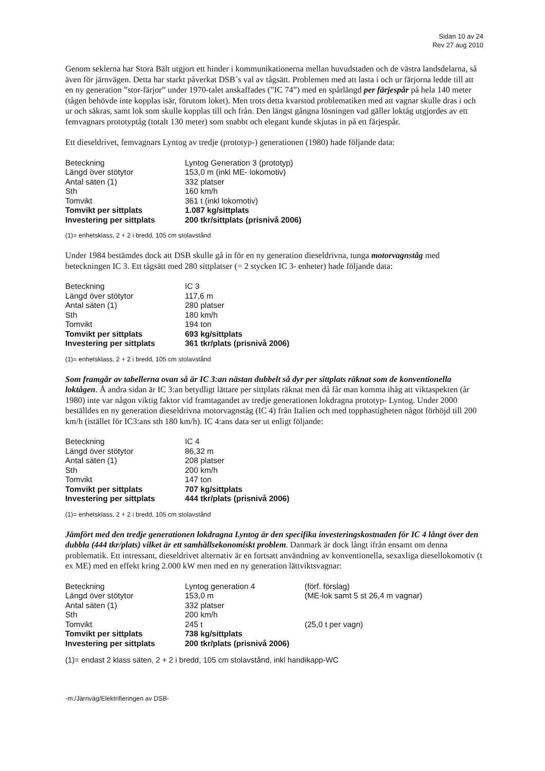Sidan 10 av 24
Rev 27 aug 2010
Genom seklerna har Stora Bält utgjort ett hinder i kommunikationerna mellan huvudstaden och de västra landsdelarna, så även för järnvägen. Detta har starkt påverkat DSB´s val av tågsätt. Problemen med att lasta i och ur färjorna ledde till att en ny generation ”stor-färjor” under 1970-talet anskaffades (”IC 74”) med en spårlängd per färjespår på hela 140 meter (tågen behövde inte kopplas isär, förutom loket). Men trots detta kvarstod problematiken med att vagnar skulle dras i och ur och säkras, samt lok som skulle kopplas till och från. Den längst gångna lösningen vad gäller loktåg utgjordes av ett femvagnars prototyptåg (totalt 130 meter) som snabbt och elegant kunde skjutas in på ett färjespår.
Ett dieseldrivet, femvagnars Lyntog av tredje (prototyp-) generationen (1980) hade följande data:
| Beteckning | Lyntog Generation 3 (prototyp) |
| Längd över stötytor | 153,0 m (inkl ME- lokomotiv) |
| Antal säten (1) | 332 platser |
| Sth | 160 km/h |
| Tomvikt | 361 t (inkl lokomotiv) |
| Tomvikt per sittplats | 1.087 kg/sittplats |
| Investering per sittplats | 200 tkr/sittplats (prisnivå 2006) |
(1)= enhetsklass, 2 + 2 i bredd, 105 cm stolavstånd
Under 1984 bestämdes dock att DSB skulle gå in för en ny generation dieseldrivna, tunga motorvagnståg med beteckningen IC 3. Ett tågsätt med 280 sittplatser (= 2 stycken IC 3- enheter) hade följande data:
| Beteckning | IC 3 |
| Längd över stötytor | 117,6 m |
| Antal säten (1) | 280 platser |
| Sth | 180 km/h |
| Tomvikt | 194 ton |
| Tomvikt per sittplats | 693 kg/sittplats |
| Investering per sittplats | 361 tkr/plats (prisnivå 2006) |
(1)= enhetsklass, 2 + 2 i bredd, 105 cm stolavstånd
Som framgår av tabellerna ovan så är IC 3:an nästan dubbelt så dyr per sittplats räknat som de konventionella loktågen. Å andra sidan är IC 3:an betydligt lättare per sittplats räknat men då får man komma ihåg att viktaspekten (år 1980) inte var någon viktig faktor vid framtagandet av tredje generationen lokdragna prototyp- Lyntog. Under 2000 beställdes en ny generation dieseldrivna motorvagnståg (IC 4) från Italien och med topphastigheten något förhöjd till 200 km/h (istället för IC3:ans sth 180 km/h). IC 4:ans data ser ut enligt följande:
| Beteckning | IC 4 |
| Längd över stötytor | 86,32 m |
| Antal säten (1) | 208 platser |
| Sth | 200 km/h |
| Tomvikt | 147 ton |
| Tomvikt per sittplats | 707 kg/sittplats |
| Investering per sittplats | 444 tkr/plats (prisnivå 2006) |
(1)= enhetsklass, 2 + 2 i bredd, 105 cm stolavstånd
Jämfört med den tredje generationen lokdragna Lyntog är den specifika investeringskostnaden för IC 4 långt över den dubbla (444 tkr/plats) vilket är ett samhällsekonomiskt problem. Danmark är dock långt ifrån ensamt om denna problematik. Ett intressant, dieseldrivet alternativ är en fortsatt användning av konventionella, sexaxliga diesellokomotiv (t ex ME) med en effekt kring 2.000 kW men med en ny generation lättviktsvagnar:
| Beteckning | Lyntog generation 4 | (förf. förslag) |
| Längd över stötytor | 153,0 m | (ME-lok samt 5 st 26,4 m vagnar) |
| Antal säten (1) | 332 platser | |
| Sth | 200 km/h | |
| Tomvikt | 245 t | (25,0 t per vagn) |
| Tomvikt per sittplats | 738 kg/sittplats | |
| Investering per sittplats | 200 tkr/plats (prisnivå 2006) | |
(1)= endast 2 klass säten, 2 + 2 i bredd, 105 cm stolavstånd, inkl handikapp-WC
-m:/Järnväg/Elektrifieringen av DSB-